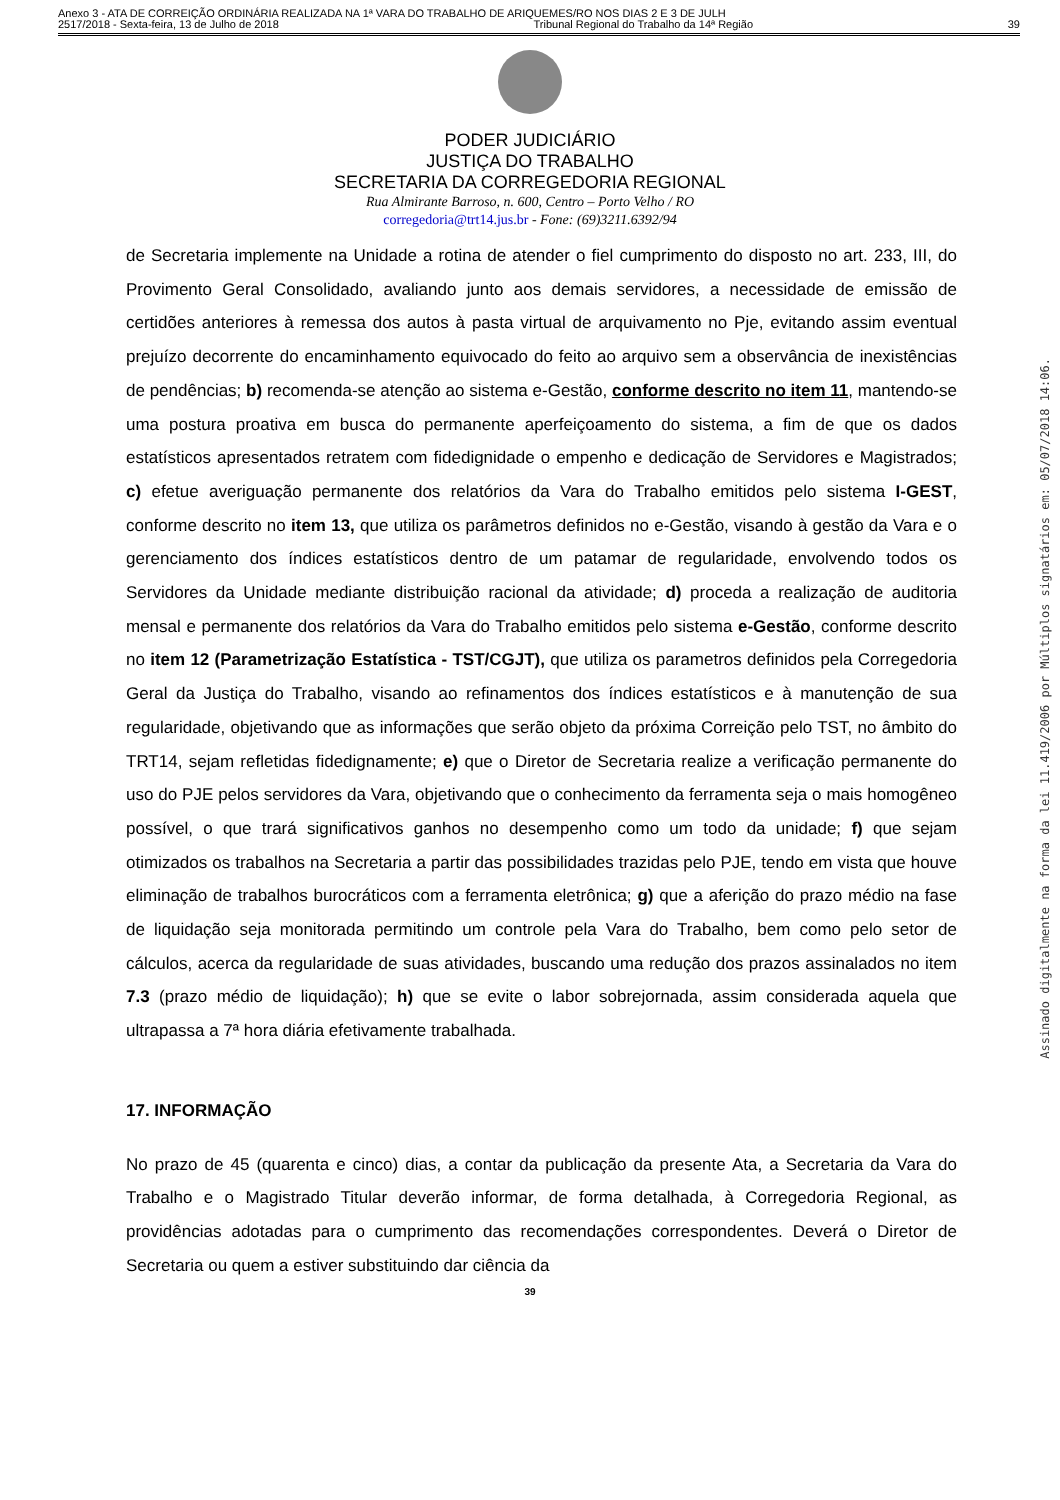Anexo 3 - ATA DE CORREIÇÃO ORDINÁRIA REALIZADA NA 1ª VARA DO TRABALHO DE ARIQUEMES/RO NOS DIAS 2 E 3 DE JULH
2517/2018 - Sexta-feira, 13 de Julho de 2018 Tribunal Regional do Trabalho da 14ª Região 39
PODER JUDICIÁRIO
JUSTIÇA DO TRABALHO
SECRETARIA DA CORREGEDORIA REGIONAL
Rua Almirante Barroso, n. 600, Centro – Porto Velho / RO
corregedoria@trt14.jus.br - Fone: (69)3211.6392/94
de Secretaria implemente na Unidade a rotina de atender o fiel cumprimento do disposto no art. 233, III, do Provimento Geral Consolidado, avaliando junto aos demais servidores, a necessidade de emissão de certidões anteriores à remessa dos autos à pasta virtual de arquivamento no Pje, evitando assim eventual prejuízo decorrente do encaminhamento equivocado do feito ao arquivo sem a observância de inexistências de pendências; b) recomenda-se atenção ao sistema e-Gestão, conforme descrito no item 11, mantendo-se uma postura proativa em busca do permanente aperfeiçoamento do sistema, a fim de que os dados estatísticos apresentados retratem com fidedignidade o empenho e dedicação de Servidores e Magistrados; c) efetue averiguação permanente dos relatórios da Vara do Trabalho emitidos pelo sistema I-GEST, conforme descrito no item 13, que utiliza os parâmetros definidos no e-Gestão, visando à gestão da Vara e o gerenciamento dos índices estatísticos dentro de um patamar de regularidade, envolvendo todos os Servidores da Unidade mediante distribuição racional da atividade; d) proceda a realização de auditoria mensal e permanente dos relatórios da Vara do Trabalho emitidos pelo sistema e-Gestão, conforme descrito no item 12 (Parametrização Estatística - TST/CGJT), que utiliza os parametros definidos pela Corregedoria Geral da Justiça do Trabalho, visando ao refinamentos dos índices estatísticos e à manutenção de sua regularidade, objetivando que as informações que serão objeto da próxima Correição pelo TST, no âmbito do TRT14, sejam refletidas fidedignamente; e) que o Diretor de Secretaria realize a verificação permanente do uso do PJE pelos servidores da Vara, objetivando que o conhecimento da ferramenta seja o mais homogêneo possível, o que trará significativos ganhos no desempenho como um todo da unidade; f) que sejam otimizados os trabalhos na Secretaria a partir das possibilidades trazidas pelo PJE, tendo em vista que houve eliminação de trabalhos burocráticos com a ferramenta eletrônica; g) que a aferição do prazo médio na fase de liquidação seja monitorada permitindo um controle pela Vara do Trabalho, bem como pelo setor de cálculos, acerca da regularidade de suas atividades, buscando uma redução dos prazos assinalados no item 7.3 (prazo médio de liquidação); h) que se evite o labor sobrejornada, assim considerada aquela que ultrapassa a 7ª hora diária efetivamente trabalhada.
17. INFORMAÇÃO
No prazo de 45 (quarenta e cinco) dias, a contar da publicação da presente Ata, a Secretaria da Vara do Trabalho e o Magistrado Titular deverão informar, de forma detalhada, à Corregedoria Regional, as providências adotadas para o cumprimento das recomendações correspondentes. Deverá o Diretor de Secretaria ou quem a estiver substituindo dar ciência da
39
Assinado digitalmente na forma da lei 11.419/2006 por Múltiplos signatários em: 05/07/2018 14:06.